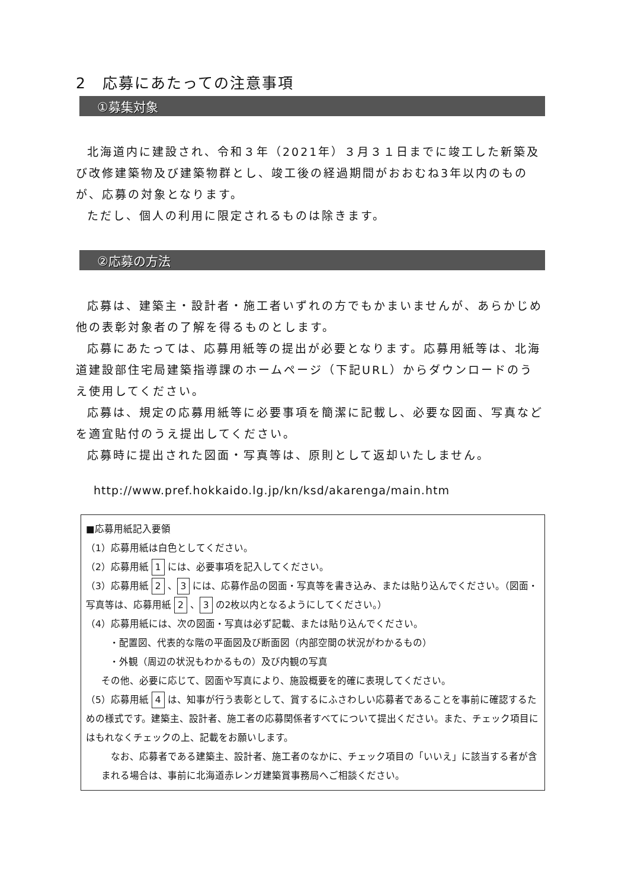2　応募にあたっての注意事項
①募集対象
北海道内に建設され、令和３年（2021年）３月３１日までに竣工した新築及び改修建築物及び建築物群とし、竣工後の経過期間がおおむね3年以内のものが、応募の対象となります。
ただし、個人の利用に限定されるものは除きます。
②応募の方法
応募は、建築主・設計者・施工者いずれの方でもかまいませんが、あらかじめ他の表彰対象者の了解を得るものとします。
応募にあたっては、応募用紙等の提出が必要となります。応募用紙等は、北海道建設部住宅局建築指導課のホームページ（下記URL）からダウンロードのうえ使用してください。
応募は、規定の応募用紙等に必要事項を簡潔に記載し、必要な図面、写真などを適宜貼付のうえ提出してください。
応募時に提出された図面・写真等は、原則として返却いたしません。
http://www.pref.hokkaido.lg.jp/kn/ksd/akarenga/main.htm
■応募用紙記入要領
（1）応募用紙は白色としてください。
（2）応募用紙 1 には、必要事項を記入してください。
（3）応募用紙 2 、 3 には、応募作品の図面・写真等を書き込み、または貼り込んでください。（図面・写真等は、応募用紙 2 、 3 の2枚以内となるようにしてください。）
（4）応募用紙には、次の図面・写真は必ず記載、または貼り込んでください。
・配置図、代表的な階の平面図及び断面図（内部空間の状況がわかるもの）
・外観（周辺の状況もわかるもの）及び内観の写真
その他、必要に応じて、図面や写真により、施設概要を的確に表現してください。
（5）応募用紙 4 は、知事が行う表彰として、賞するにふさわしい応募者であることを事前に確認するための様式です。建築主、設計者、施工者の応募関係者すべてについて提出ください。また、チェック項目にはもれなくチェックの上、記載をお願いします。
　なお、応募者である建築主、設計者、施工者のなかに、チェック項目の「いいえ」に該当する者が含まれる場合は、事前に北海道赤レンガ建築賞事務局へご相談ください。